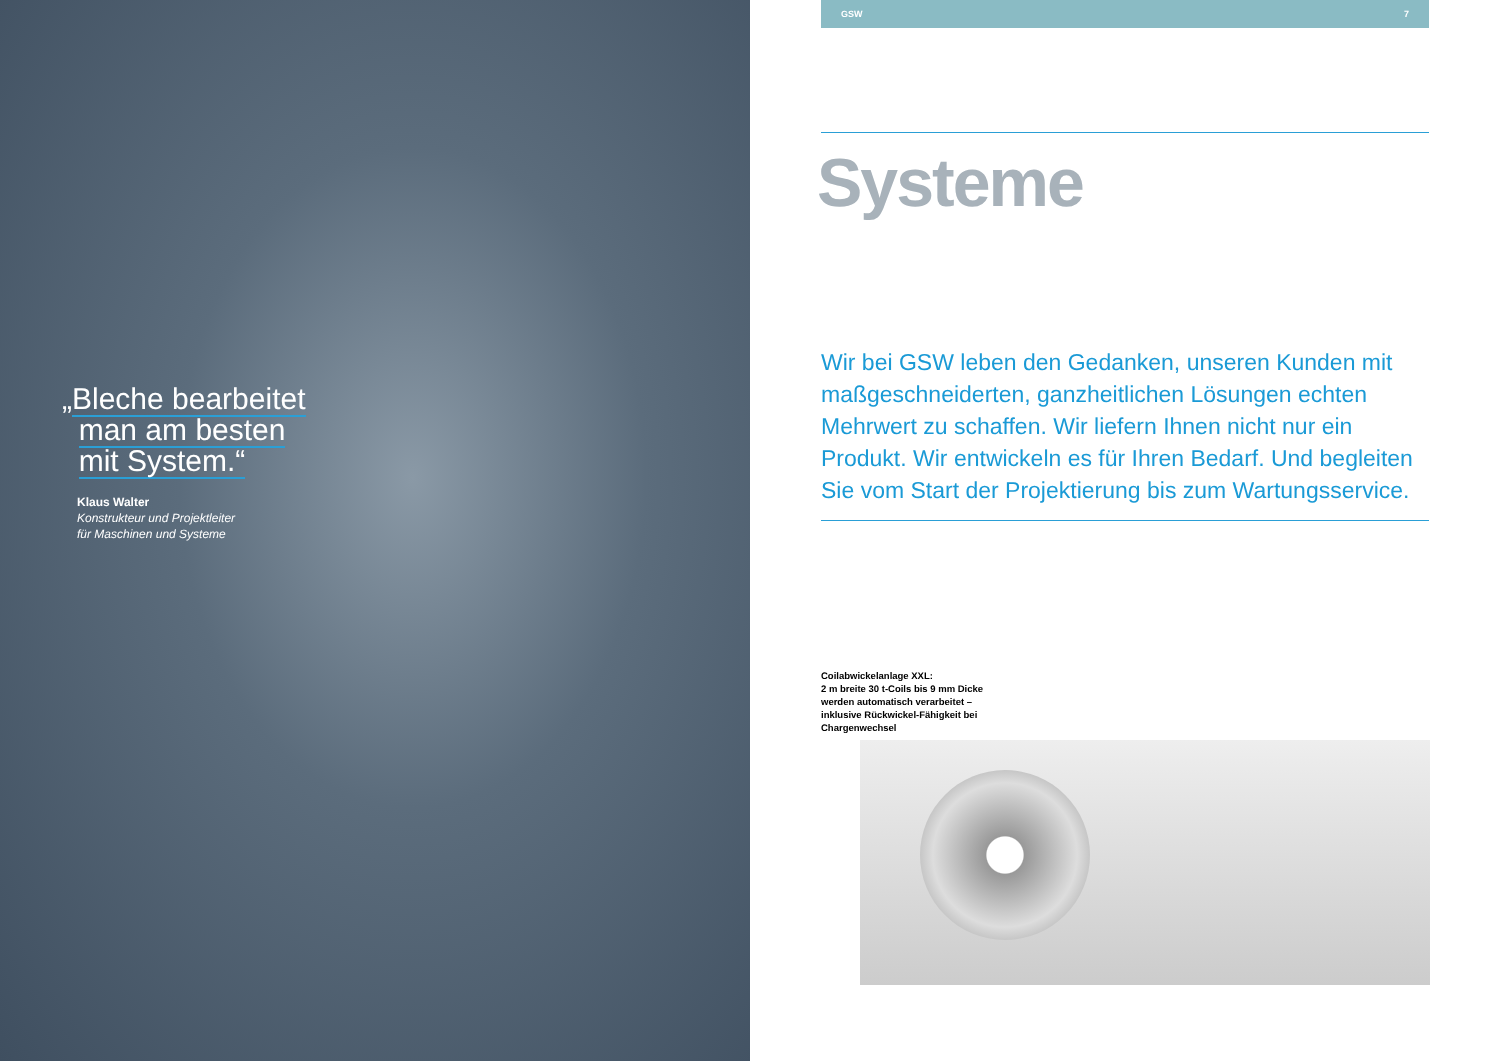„Bleche bearbeitet
man am besten
mit System.“
Klaus Walter
Konstrukteur und Projektleiter
für Maschinen und Systeme
GSW 7
Systeme
Wir bei GSW leben den Gedanken, unseren Kunden mit maßgeschneiderten, ganzheitlichen Lösungen echten Mehrwert zu schaffen. Wir liefern Ihnen nicht nur ein Produkt. Wir entwickeln es für Ihren Bedarf. Und begleiten Sie vom Start der Projektierung bis zum Wartungsservice.
Coilabwickelanlage XXL:
2 m breite 30 t-Coils bis 9 mm Dicke werden automatisch verarbeitet – inklusive Rückwickel-Fähigkeit bei Chargenwechsel